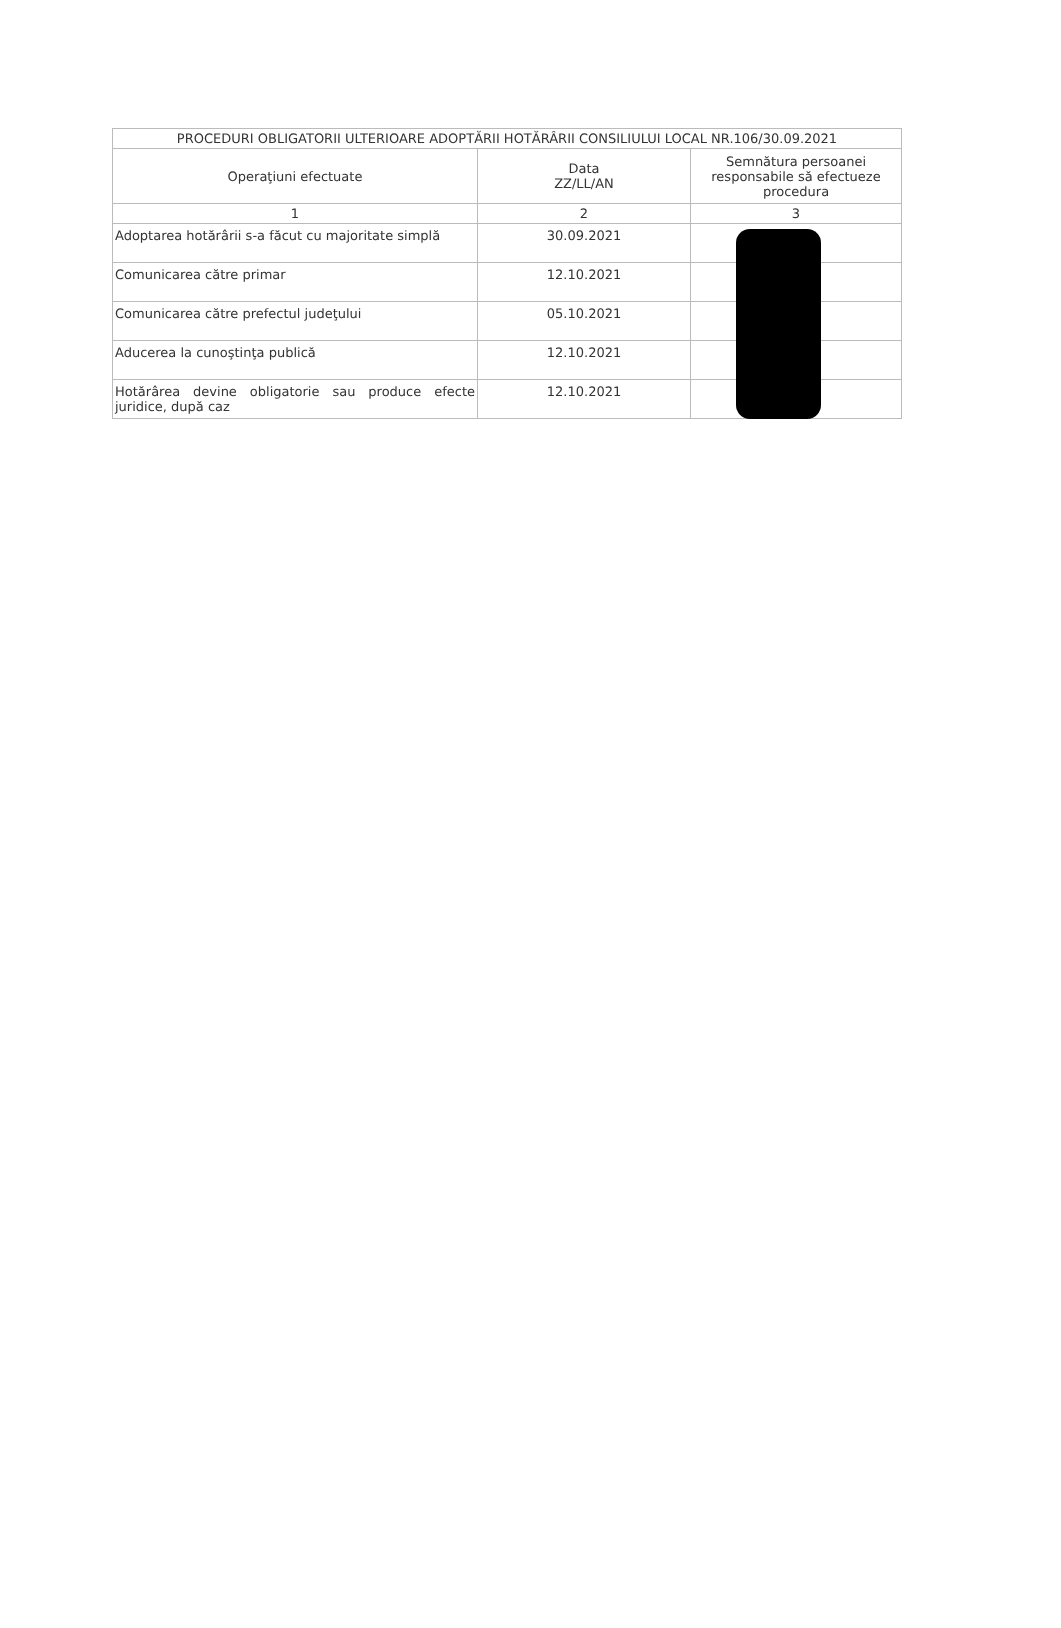| PROCEDURI OBLIGATORII ULTERIOARE ADOPTĂRII HOTĂRÂRII CONSILIULUI LOCAL NR.106/30.09.2021 | | |
| --- | --- | --- |
| Operaţiuni efectuate | Data ZZ/LL/AN | Semnătura persoanei responsabile să efectueze procedura |
| 1 | 2 | 3 |
| Adoptarea hotărârii s-a făcut cu majoritate simplă | 30.09.2021 | |
| Comunicarea către primar | 12.10.2021 | |
| Comunicarea către prefectul judeţului | 05.10.2021 | |
| Aducerea la cunoştinţa publică | 12.10.2021 | |
| Hotărârea devine obligatorie sau produce efecte juridice, după caz | 12.10.2021 | |